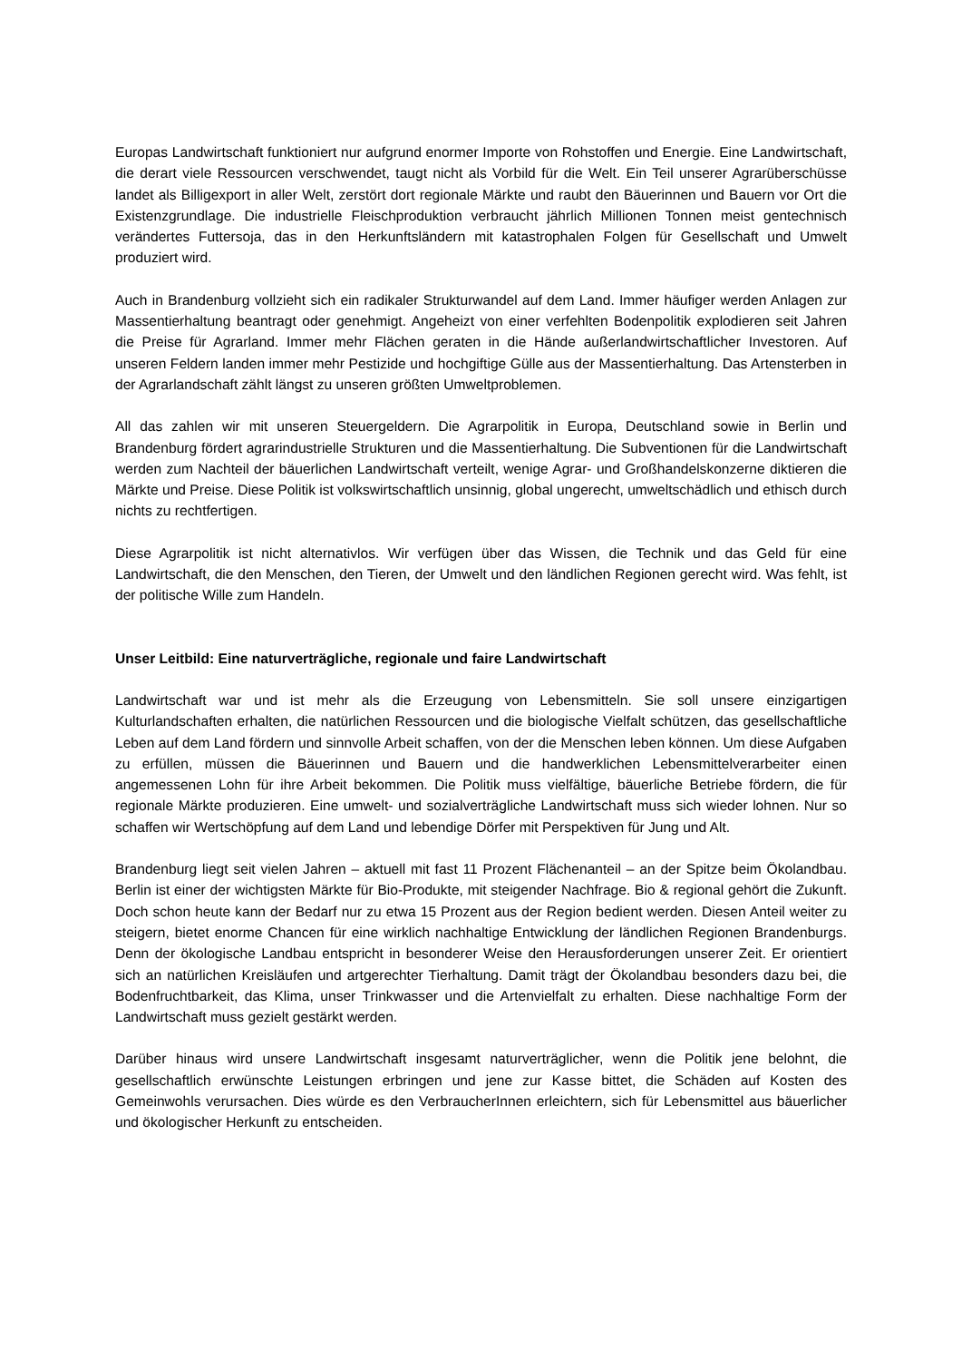Europas Landwirtschaft funktioniert nur aufgrund enormer Importe von Rohstoffen und Energie. Eine Landwirtschaft, die derart viele Ressourcen verschwendet, taugt nicht als Vorbild für die Welt. Ein Teil unserer Agrarüberschüsse landet als Billigexport in aller Welt, zerstört dort regionale Märkte und raubt den Bäuerinnen und Bauern vor Ort die Existenzgrundlage. Die industrielle Fleischproduktion verbraucht jährlich Millionen Tonnen meist gentechnisch verändertes Futtersoja, das in den Herkunftsländern mit katastrophalen Folgen für Gesellschaft und Umwelt produziert wird.
Auch in Brandenburg vollzieht sich ein radikaler Strukturwandel auf dem Land. Immer häufiger werden Anlagen zur Massentierhaltung beantragt oder genehmigt. Angeheizt von einer verfehlten Bodenpolitik explodieren seit Jahren die Preise für Agrarland. Immer mehr Flächen geraten in die Hände außerlandwirtschaftlicher Investoren. Auf unseren Feldern landen immer mehr Pestizide und hochgiftige Gülle aus der Massentierhaltung. Das Artensterben in der Agrarlandschaft zählt längst zu unseren größten Umweltproblemen.
All das zahlen wir mit unseren Steuergeldern. Die Agrarpolitik in Europa, Deutschland sowie in Berlin und Brandenburg fördert agrarindustrielle Strukturen und die Massentierhaltung. Die Subventionen für die Landwirtschaft werden zum Nachteil der bäuerlichen Landwirtschaft verteilt, wenige Agrar- und Großhandelskonzerne diktieren die Märkte und Preise. Diese Politik ist volkswirtschaftlich unsinnig, global ungerecht, umweltschädlich und ethisch durch nichts zu rechtfertigen.
Diese Agrarpolitik ist nicht alternativlos. Wir verfügen über das Wissen, die Technik und das Geld für eine Landwirtschaft, die den Menschen, den Tieren, der Umwelt und den ländlichen Regionen gerecht wird. Was fehlt, ist der politische Wille zum Handeln.
Unser Leitbild: Eine naturverträgliche, regionale und faire Landwirtschaft
Landwirtschaft war und ist mehr als die Erzeugung von Lebensmitteln. Sie soll unsere einzigartigen Kulturlandschaften erhalten, die natürlichen Ressourcen und die biologische Vielfalt schützen, das gesellschaftliche Leben auf dem Land fördern und sinnvolle Arbeit schaffen, von der die Menschen leben können. Um diese Aufgaben zu erfüllen, müssen die Bäuerinnen und Bauern und die handwerklichen Lebensmittelverarbeiter einen angemessenen Lohn für ihre Arbeit bekommen. Die Politik muss vielfältige, bäuerliche Betriebe fördern, die für regionale Märkte produzieren. Eine umwelt- und sozialverträgliche Landwirtschaft muss sich wieder lohnen. Nur so schaffen wir Wertschöpfung auf dem Land und lebendige Dörfer mit Perspektiven für Jung und Alt.
Brandenburg liegt seit vielen Jahren – aktuell mit fast 11 Prozent Flächenanteil – an der Spitze beim Ökolandbau. Berlin ist einer der wichtigsten Märkte für Bio-Produkte, mit steigender Nachfrage. Bio & regional gehört die Zukunft. Doch schon heute kann der Bedarf nur zu etwa 15 Prozent aus der Region bedient werden. Diesen Anteil weiter zu steigern, bietet enorme Chancen für eine wirklich nachhaltige Entwicklung der ländlichen Regionen Brandenburgs. Denn der ökologische Landbau entspricht in besonderer Weise den Herausforderungen unserer Zeit. Er orientiert sich an natürlichen Kreisläufen und artgerechter Tierhaltung. Damit trägt der Ökolandbau besonders dazu bei, die Bodenfruchtbarkeit, das Klima, unser Trinkwasser und die Artenvielfalt zu erhalten. Diese nachhaltige Form der Landwirtschaft muss gezielt gestärkt werden.
Darüber hinaus wird unsere Landwirtschaft insgesamt naturverträglicher, wenn die Politik jene belohnt, die gesellschaftlich erwünschte Leistungen erbringen und jene zur Kasse bittet, die Schäden auf Kosten des Gemeinwohls verursachen. Dies würde es den VerbraucherInnen erleichtern, sich für Lebensmittel aus bäuerlicher und ökologischer Herkunft zu entscheiden.